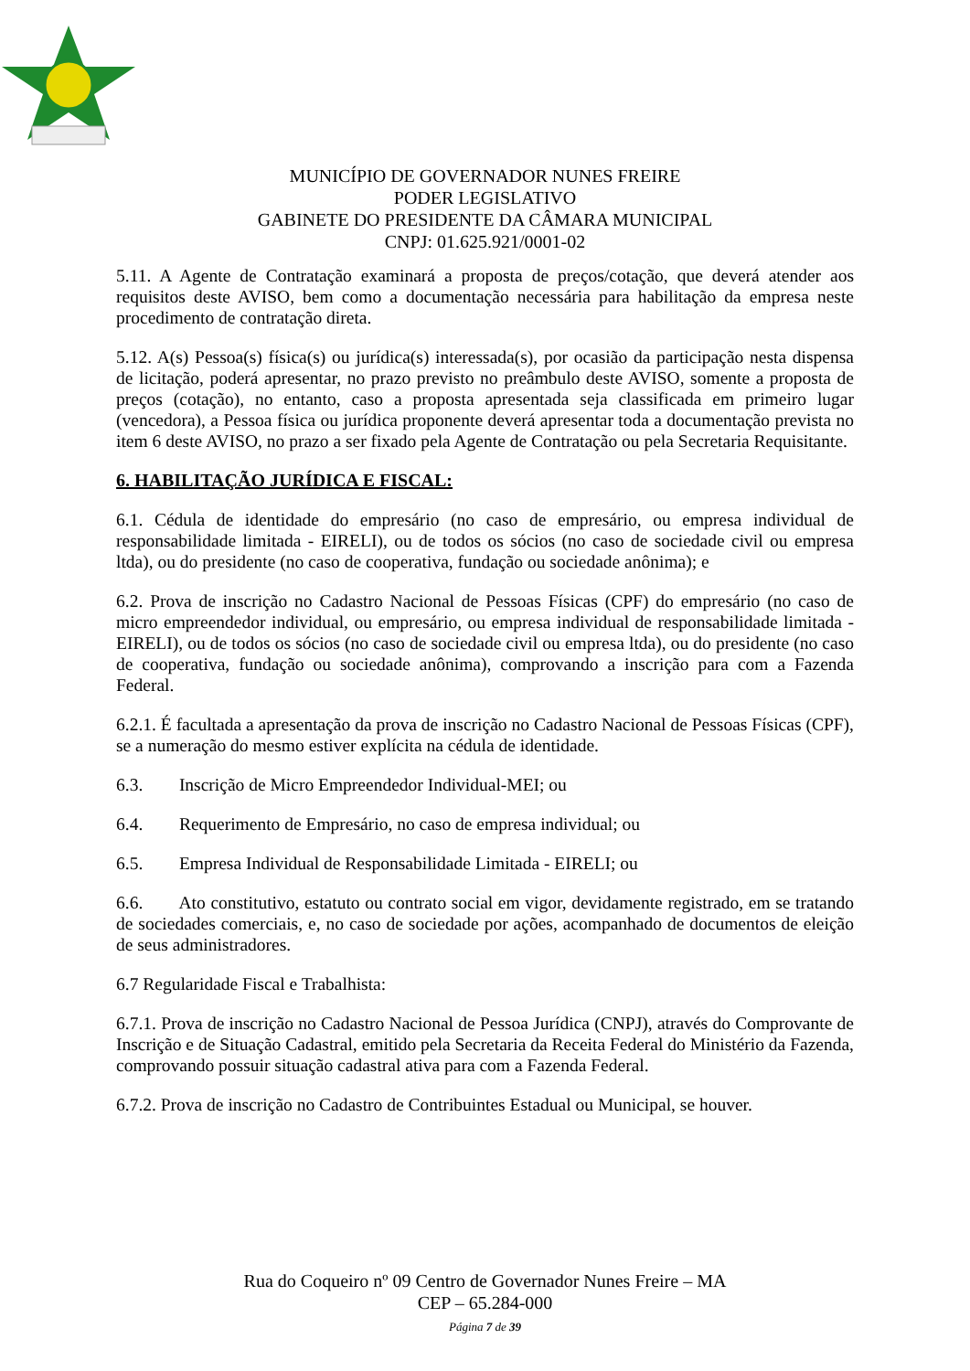MUNICÍPIO DE GOVERNADOR NUNES FREIRE
PODER LEGISLATIVO
GABINETE DO PRESIDENTE DA CÂMARA MUNICIPAL
CNPJ: 01.625.921/0001-02
5.11. A Agente de Contratação examinará a proposta de preços/cotação, que deverá atender aos requisitos deste AVISO, bem como a documentação necessária para habilitação da empresa neste procedimento de contratação direta.
5.12. A(s) Pessoa(s) física(s) ou jurídica(s) interessada(s), por ocasião da participação nesta dispensa de licitação, poderá apresentar, no prazo previsto no preâmbulo deste AVISO, somente a proposta de preços (cotação), no entanto, caso a proposta apresentada seja classificada em primeiro lugar (vencedora), a Pessoa física ou jurídica proponente deverá apresentar toda a documentação prevista no item 6 deste AVISO, no prazo a ser fixado pela Agente de Contratação ou pela Secretaria Requisitante.
6. HABILITAÇÃO JURÍDICA E FISCAL:
6.1. Cédula de identidade do empresário (no caso de empresário, ou empresa individual de responsabilidade limitada - EIRELI), ou de todos os sócios (no caso de sociedade civil ou empresa ltda), ou do presidente (no caso de cooperativa, fundação ou sociedade anônima); e
6.2. Prova de inscrição no Cadastro Nacional de Pessoas Físicas (CPF) do empresário (no caso de micro empreendedor individual, ou empresário, ou empresa individual de responsabilidade limitada - EIRELI), ou de todos os sócios (no caso de sociedade civil ou empresa ltda), ou do presidente (no caso de cooperativa, fundação ou sociedade anônima), comprovando a inscrição para com a Fazenda Federal.
6.2.1. É facultada a apresentação da prova de inscrição no Cadastro Nacional de Pessoas Físicas (CPF), se a numeração do mesmo estiver explícita na cédula de identidade.
6.3. Inscrição de Micro Empreendedor Individual-MEI; ou
6.4. Requerimento de Empresário, no caso de empresa individual; ou
6.5. Empresa Individual de Responsabilidade Limitada - EIRELI; ou
6.6. Ato constitutivo, estatuto ou contrato social em vigor, devidamente registrado, em se tratando de sociedades comerciais, e, no caso de sociedade por ações, acompanhado de documentos de eleição de seus administradores.
6.7 Regularidade Fiscal e Trabalhista:
6.7.1. Prova de inscrição no Cadastro Nacional de Pessoa Jurídica (CNPJ), através do Comprovante de Inscrição e de Situação Cadastral, emitido pela Secretaria da Receita Federal do Ministério da Fazenda, comprovando possuir situação cadastral ativa para com a Fazenda Federal.
6.7.2. Prova de inscrição no Cadastro de Contribuintes Estadual ou Municipal, se houver.
Rua do Coqueiro nº 09 Centro de Governador Nunes Freire – MA
CEP – 65.284-000
Página 7 de 39